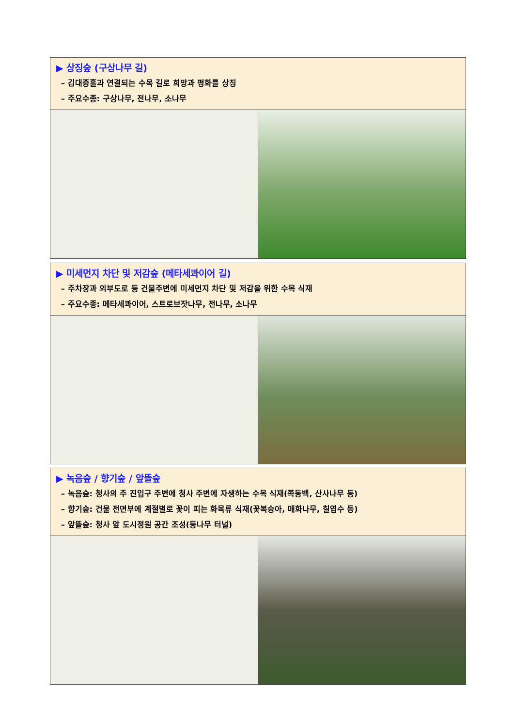▶ 상징숲 (구상나무 길)
– 김대중홀과 연결되는 수목 길로 희망과 평화를 상징
– 주요수종: 구상나무, 전나무, 소나무
▶ 미세먼지 차단 및 저감숲 (메타세콰이어 길)
– 주차장과 외부도로 등 건물주변에 미세먼지 차단 및 저감을 위한 수목 식재
– 주요수종: 메타세콰이어, 스트로브잣나무, 전나무, 소나무
▶ 녹음숲 / 향기숲 / 앞뜰숲
– 녹음숲: 청사의 주 진입구 주변에 청사 주변에 자생하는 수목 식재(쪽동백, 산사나무 등)
– 향기숲: 건물 전면부에 계절별로 꽃이 피는 화목류 식재(꽃복숭아, 매화나무, 칠엽수 등)
– 앞뜰숲: 청사 앞 도시정원 공간 조성(등나무 터널)